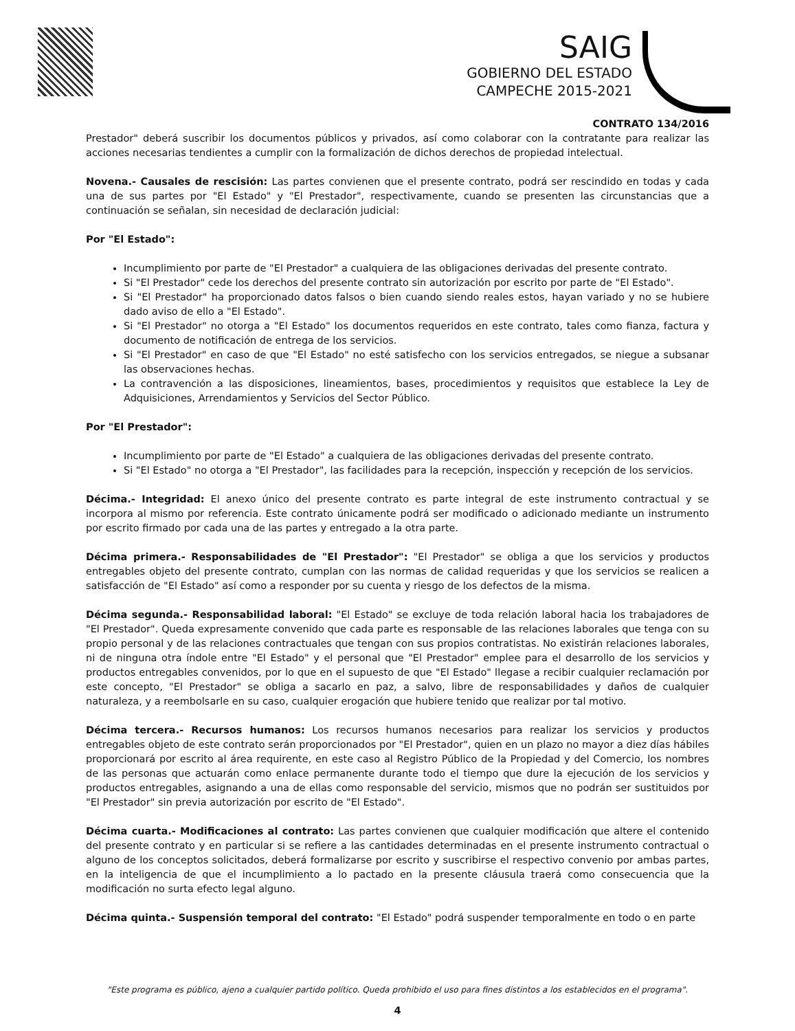SAIG
GOBIERNO DEL ESTADO
CAMPECHE 2015-2021
CONTRATO 134/2016
Prestador" deberá suscribir los documentos públicos y privados, así como colaborar con la contratante para realizar las acciones necesarias tendientes a cumplir con la formalización de dichos derechos de propiedad intelectual.
Novena.- Causales de rescisión: Las partes convienen que el presente contrato, podrá ser rescindido en todas y cada una de sus partes por "El Estado" y "El Prestador", respectivamente, cuando se presenten las circunstancias que a continuación se señalan, sin necesidad de declaración judicial:
Por "El Estado":
Incumplimiento por parte de "El Prestador" a cualquiera de las obligaciones derivadas del presente contrato.
Si "El Prestador" cede los derechos del presente contrato sin autorización por escrito por parte de "El Estado".
Si "El Prestador" ha proporcionado datos falsos o bien cuando siendo reales estos, hayan variado y no se hubiere dado aviso de ello a "El Estado".
Si "El Prestador" no otorga a "El Estado" los documentos requeridos en este contrato, tales como fianza, factura y documento de notificación de entrega de los servicios.
Si "El Prestador" en caso de que "El Estado" no esté satisfecho con los servicios entregados, se niegue a subsanar las observaciones hechas.
La contravención a las disposiciones, lineamientos, bases, procedimientos y requisitos que establece la Ley de Adquisiciones, Arrendamientos y Servicios del Sector Público.
Por "El Prestador":
Incumplimiento por parte de "El Estado" a cualquiera de las obligaciones derivadas del presente contrato.
Si "El Estado" no otorga a "El Prestador", las facilidades para la recepción, inspección y recepción de los servicios.
Décima.- Integridad: El anexo único del presente contrato es parte integral de este instrumento contractual y se incorpora al mismo por referencia. Este contrato únicamente podrá ser modificado o adicionado mediante un instrumento por escrito firmado por cada una de las partes y entregado a la otra parte.
Décima primera.- Responsabilidades de "El Prestador": "El Prestador" se obliga a que los servicios y productos entregables objeto del presente contrato, cumplan con las normas de calidad requeridas y que los servicios se realicen a satisfacción de "El Estado" así como a responder por su cuenta y riesgo de los defectos de la misma.
Décima segunda.- Responsabilidad laboral: "El Estado" se excluye de toda relación laboral hacia los trabajadores de "El Prestador". Queda expresamente convenido que cada parte es responsable de las relaciones laborales que tenga con su propio personal y de las relaciones contractuales que tengan con sus propios contratistas. No existirán relaciones laborales, ni de ninguna otra índole entre "El Estado" y el personal que "El Prestador" emplee para el desarrollo de los servicios y productos entregables convenidos, por lo que en el supuesto de que "El Estado" llegase a recibir cualquier reclamación por este concepto, "El Prestador" se obliga a sacarlo en paz, a salvo, libre de responsabilidades y daños de cualquier naturaleza, y a reembolsarle en su caso, cualquier erogación que hubiere tenido que realizar por tal motivo.
Décima tercera.- Recursos humanos: Los recursos humanos necesarios para realizar los servicios y productos entregables objeto de este contrato serán proporcionados por "El Prestador", quien en un plazo no mayor a diez días hábiles proporcionará por escrito al área requirente, en este caso al Registro Público de la Propiedad y del Comercio, los nombres de las personas que actuarán como enlace permanente durante todo el tiempo que dure la ejecución de los servicios y productos entregables, asignando a una de ellas como responsable del servicio, mismos que no podrán ser sustituidos por "El Prestador" sin previa autorización por escrito de "El Estado".
Décima cuarta.- Modificaciones al contrato: Las partes convienen que cualquier modificación que altere el contenido del presente contrato y en particular si se refiere a las cantidades determinadas en el presente instrumento contractual o alguno de los conceptos solicitados, deberá formalizarse por escrito y suscribirse el respectivo convenio por ambas partes, en la inteligencia de que el incumplimiento a lo pactado en la presente cláusula traerá como consecuencia que la modificación no surta efecto legal alguno.
Décima quinta.- Suspensión temporal del contrato: "El Estado" podrá suspender temporalmente en todo o en parte
"Este programa es público, ajeno a cualquier partido político. Queda prohibido el uso para fines distintos a los establecidos en el programa".
4